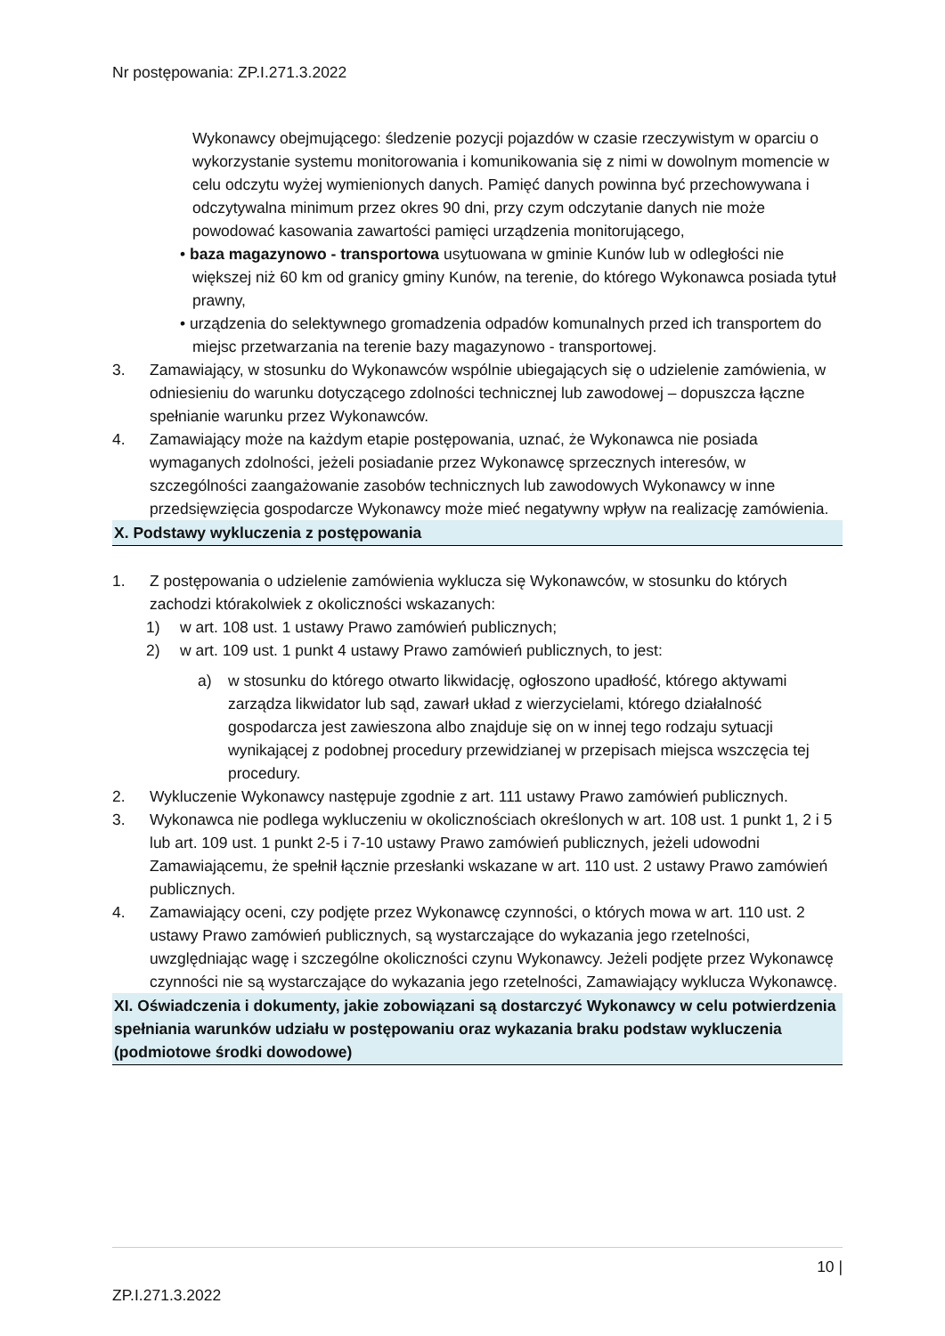Nr postępowania: ZP.I.271.3.2022
Wykonawcy obejmującego: śledzenie pozycji pojazdów w czasie rzeczywistym w oparciu o wykorzystanie systemu monitorowania i komunikowania się z nimi w dowolnym momencie w celu odczytu wyżej wymienionych danych. Pamięć danych powinna być przechowywana i odczytywalna minimum przez okres 90 dni, przy czym odczytanie danych nie może powodować kasowania zawartości pamięci urządzenia monitorującego,
• baza magazynowo - transportowa usytuowana w gminie Kunów lub w odległości nie większej niż 60 km od granicy gminy Kunów, na terenie, do którego Wykonawca posiada tytuł prawny,
• urządzenia do selektywnego gromadzenia odpadów komunalnych przed ich transportem do miejsc przetwarzania na terenie bazy magazynowo - transportowej.
3. Zamawiający, w stosunku do Wykonawców wspólnie ubiegających się o udzielenie zamówienia, w odniesieniu do warunku dotyczącego zdolności technicznej lub zawodowej – dopuszcza łączne spełnianie warunku przez Wykonawców.
4. Zamawiający może na każdym etapie postępowania, uznać, że Wykonawca nie posiada wymaganych zdolności, jeżeli posiadanie przez Wykonawcę sprzecznych interesów, w szczególności zaangażowanie zasobów technicznych lub zawodowych Wykonawcy w inne przedsięwzięcia gospodarcze Wykonawcy może mieć negatywny wpływ na realizację zamówienia.
X. Podstawy wykluczenia z postępowania
1. Z postępowania o udzielenie zamówienia wyklucza się Wykonawców, w stosunku do których zachodzi którakolwiek z okoliczności wskazanych:
1) w art. 108 ust. 1 ustawy Prawo zamówień publicznych;
2) w art. 109 ust. 1 punkt 4 ustawy Prawo zamówień publicznych, to jest:
a) w stosunku do którego otwarto likwidację, ogłoszono upadłość, którego aktywami zarządza likwidator lub sąd, zawarł układ z wierzycielami, którego działalność gospodarcza jest zawieszona albo znajduje się on w innej tego rodzaju sytuacji wynikającej z podobnej procedury przewidzianej w przepisach miejsca wszczęcia tej procedury.
2. Wykluczenie Wykonawcy następuje zgodnie z art. 111 ustawy Prawo zamówień publicznych.
3. Wykonawca nie podlega wykluczeniu w okolicznościach określonych w art. 108 ust. 1 punkt 1, 2 i 5 lub art. 109 ust. 1 punkt 2-5 i 7-10 ustawy Prawo zamówień publicznych, jeżeli udowodni Zamawiającemu, że spełnił łącznie przesłanki wskazane w art. 110 ust. 2 ustawy Prawo zamówień publicznych.
4. Zamawiający oceni, czy podjęte przez Wykonawcę czynności, o których mowa w art. 110 ust. 2 ustawy Prawo zamówień publicznych, są wystarczające do wykazania jego rzetelności, uwzględniając wagę i szczególne okoliczności czynu Wykonawcy. Jeżeli podjęte przez Wykonawcę czynności nie są wystarczające do wykazania jego rzetelności, Zamawiający wyklucza Wykonawcę.
XI. Oświadczenia i dokumenty, jakie zobowiązani są dostarczyć Wykonawcy w celu potwierdzenia spełniania warunków udziału w postępowaniu oraz wykazania braku podstaw wykluczenia (podmiotowe środki dowodowe)
10 |
ZP.I.271.3.2022